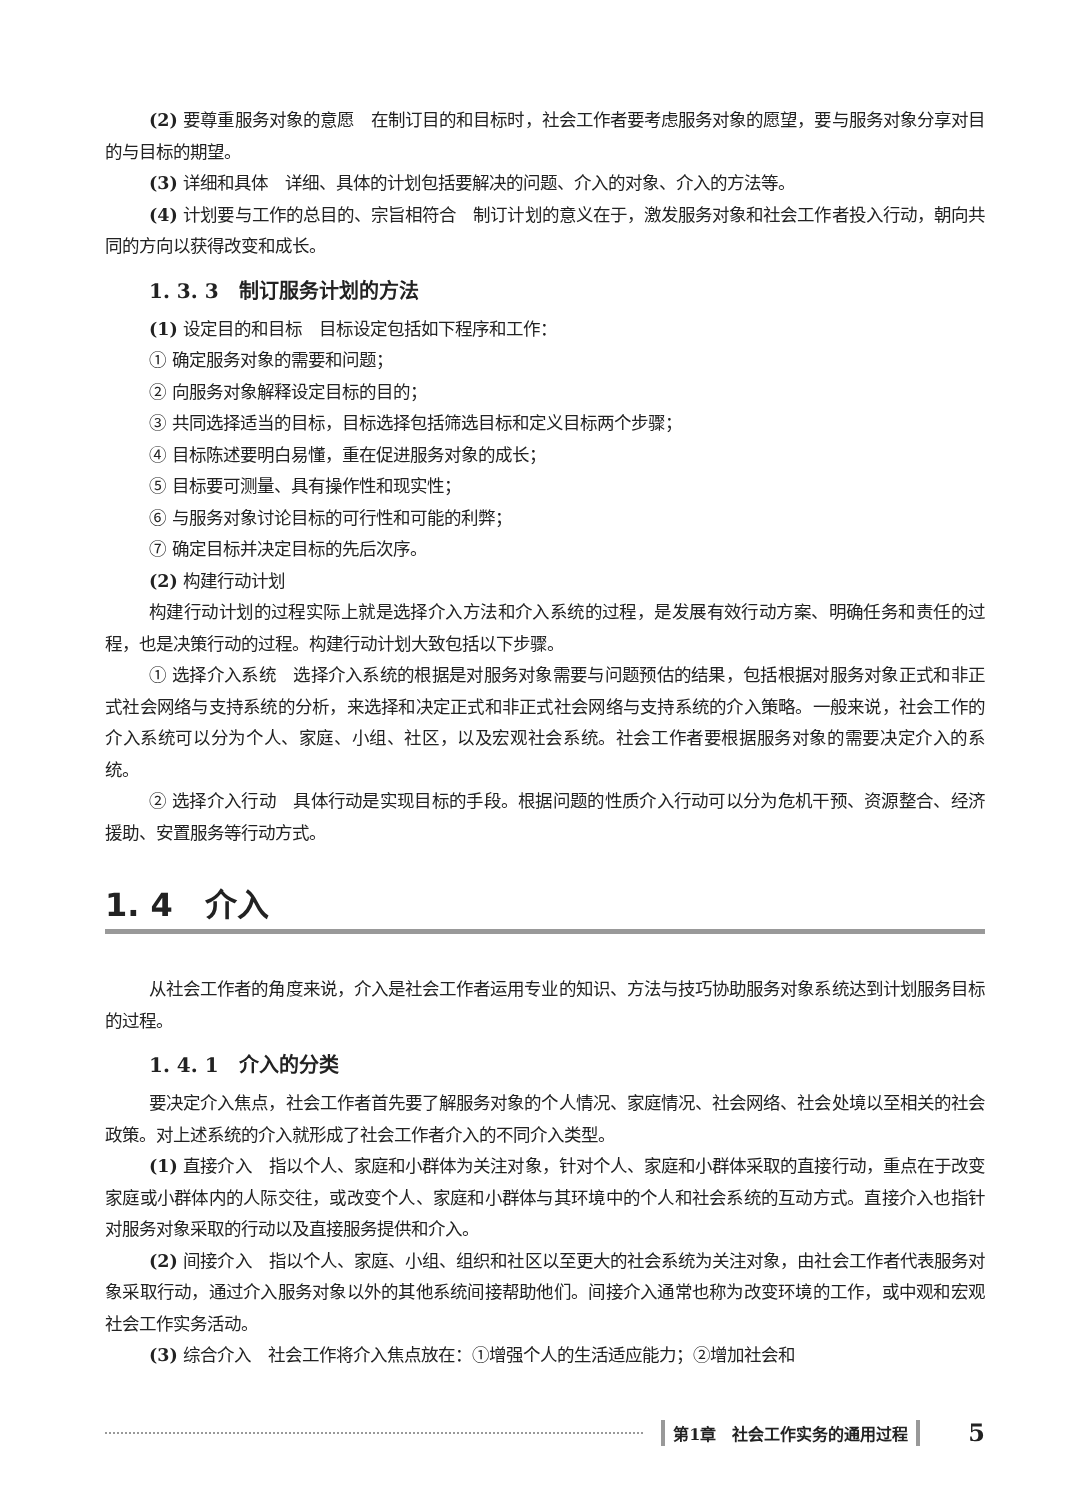(2) 要尊重服务对象的意愿　在制订目的和目标时，社会工作者要考虑服务对象的愿望，要与服务对象分享对目的与目标的期望。
(3) 详细和具体　详细、具体的计划包括要解决的问题、介入的对象、介入的方法等。
(4) 计划要与工作的总目的、宗旨相符合　制订计划的意义在于，激发服务对象和社会工作者投入行动，朝向共同的方向以获得改变和成长。
1. 3. 3　制订服务计划的方法
(1) 设定目的和目标　目标设定包括如下程序和工作：
① 确定服务对象的需要和问题；
② 向服务对象解释设定目标的目的；
③ 共同选择适当的目标，目标选择包括筛选目标和定义目标两个步骤；
④ 目标陈述要明白易懂，重在促进服务对象的成长；
⑤ 目标要可测量、具有操作性和现实性；
⑥ 与服务对象讨论目标的可行性和可能的利弊；
⑦ 确定目标并决定目标的先后次序。
(2) 构建行动计划
构建行动计划的过程实际上就是选择介入方法和介入系统的过程，是发展有效行动方案、明确任务和责任的过程，也是决策行动的过程。构建行动计划大致包括以下步骤。
① 选择介入系统　选择介入系统的根据是对服务对象需要与问题预估的结果，包括根据对服务对象正式和非正式社会网络与支持系统的分析，来选择和决定正式和非正式社会网络与支持系统的介入策略。一般来说，社会工作的介入系统可以分为个人、家庭、小组、社区，以及宏观社会系统。社会工作者要根据服务对象的需要决定介入的系统。
② 选择介入行动　具体行动是实现目标的手段。根据问题的性质介入行动可以分为危机干预、资源整合、经济援助、安置服务等行动方式。
1. 4　介入
从社会工作者的角度来说，介入是社会工作者运用专业的知识、方法与技巧协助服务对象系统达到计划服务目标的过程。
1. 4. 1　介入的分类
要决定介入焦点，社会工作者首先要了解服务对象的个人情况、家庭情况、社会网络、社会处境以至相关的社会政策。对上述系统的介入就形成了社会工作者介入的不同介入类型。
(1) 直接介入　指以个人、家庭和小群体为关注对象，针对个人、家庭和小群体采取的直接行动，重点在于改变家庭或小群体内的人际交往，或改变个人、家庭和小群体与其环境中的个人和社会系统的互动方式。直接介入也指针对服务对象采取的行动以及直接服务提供和介入。
(2) 间接介入　指以个人、家庭、小组、组织和社区以至更大的社会系统为关注对象，由社会工作者代表服务对象采取行动，通过介入服务对象以外的其他系统间接帮助他们。间接介入通常也称为改变环境的工作，或中观和宏观社会工作实务活动。
(3) 综合介入　社会工作将介入焦点放在：①增强个人的生活适应能力；②增加社会和
第1章　社会工作实务的通用过程 5